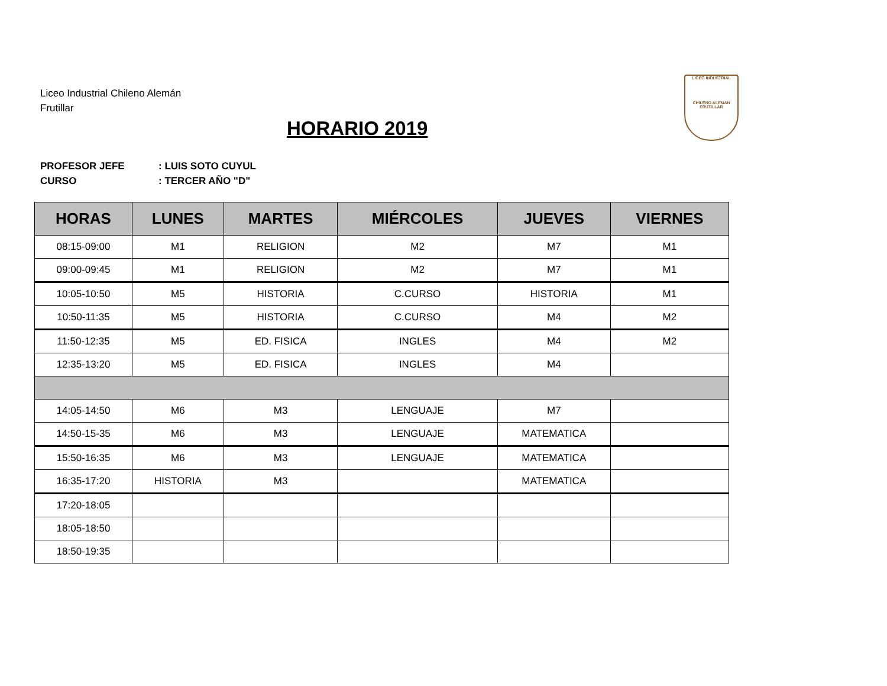Liceo Industrial Chileno Alemán
Frutillar
HORARIO 2019
LICEO INDUSTRIAL
CHILENO ALEMAN FRUTILLAR
PROFESOR JEFE: LUIS SOTO CUYUL
CURSO: TERCER AÑO "D"
| HORAS | LUNES | MARTES | MIÉRCOLES | JUEVES | VIERNES |
| --- | --- | --- | --- | --- | --- |
| 08:15-09:00 | M1 | RELIGION | M2 | M7 | M1 |
| 09:00-09:45 | M1 | RELIGION | M2 | M7 | M1 |
| 10:05-10:50 | M5 | HISTORIA | C.CURSO | HISTORIA | M1 |
| 10:50-11:35 | M5 | HISTORIA | C.CURSO | M4 | M2 |
| 11:50-12:35 | M5 | ED. FISICA | INGLES | M4 | M2 |
| 12:35-13:20 | M5 | ED. FISICA | INGLES | M4 | |
| 14:05-14:50 | M6 | M3 | LENGUAJE | M7 | |
| 14:50-15-35 | M6 | M3 | LENGUAJE | MATEMATICA | |
| 15:50-16:35 | M6 | M3 | LENGUAJE | MATEMATICA | |
| 16:35-17:20 | HISTORIA | M3 | | MATEMATICA | |
| 17:20-18:05 | | | | | |
| 18:05-18:50 | | | | | |
| 18:50-19:35 | | | | | |